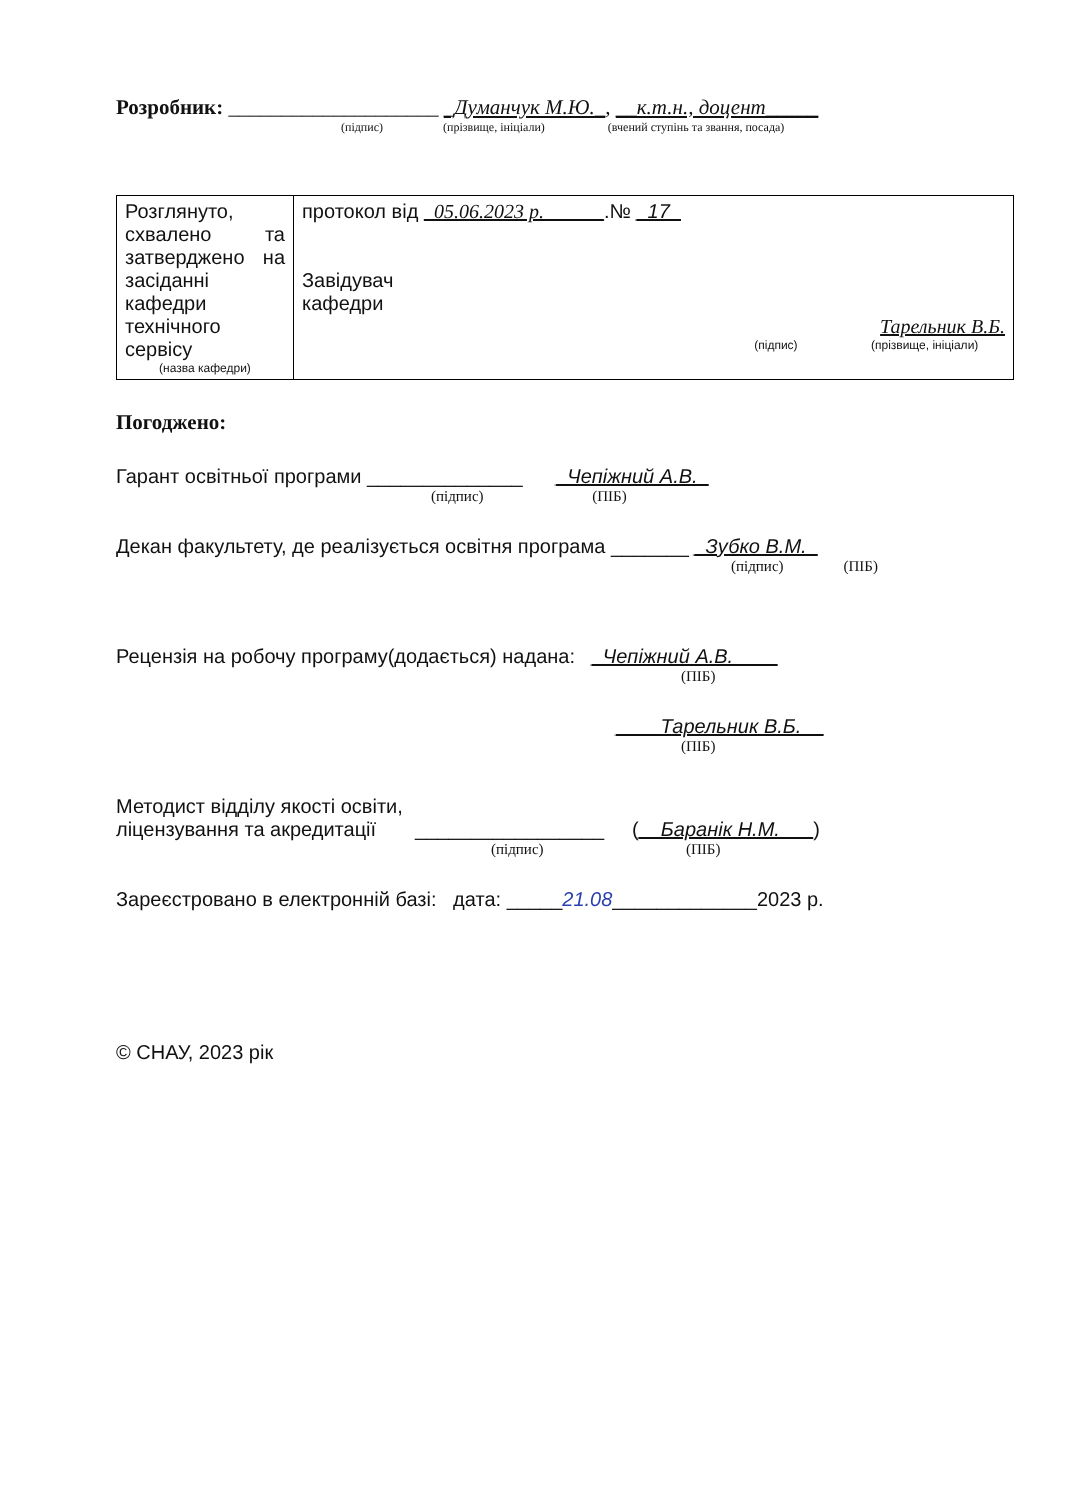Розробник: ____________________ _Думанчук М.Ю._, __к.т.н., доцент_____
(підпис) (прізвище, ініціали) (вчений ступінь та звання, посада)
| Розглянуто, схвалено та затверджено на засіданні кафедри технічного сервісу (назва кафедри) | протокол від _05.06.2023 р.______ .№ _17_ Завідувач кафедри Тарельник В.Б. (підпис) (прізвище, ініціали) |
Погоджено:
Гарант освітньої програми ______________ _Чепіжний А.В._
(підпис) (ПІБ)
Декан факультету, де реалізується освітня програма _______ _Зубко В.М._
(підпис) (ПІБ)
Рецензія на робочу програму(додається) надана: _Чепіжний А.В.____
(ПІБ)
____Тарельник В.Б.__
(ПІБ)
Методист відділу якості освіти,
ліцензування та акредитації _________________ (__Баранік Н.М.___)
(підпис) (ПІБ)
Зареєстровано в електронній базі: дата: _____21.08_____________2023 р.
© СНАУ, 2023 рік